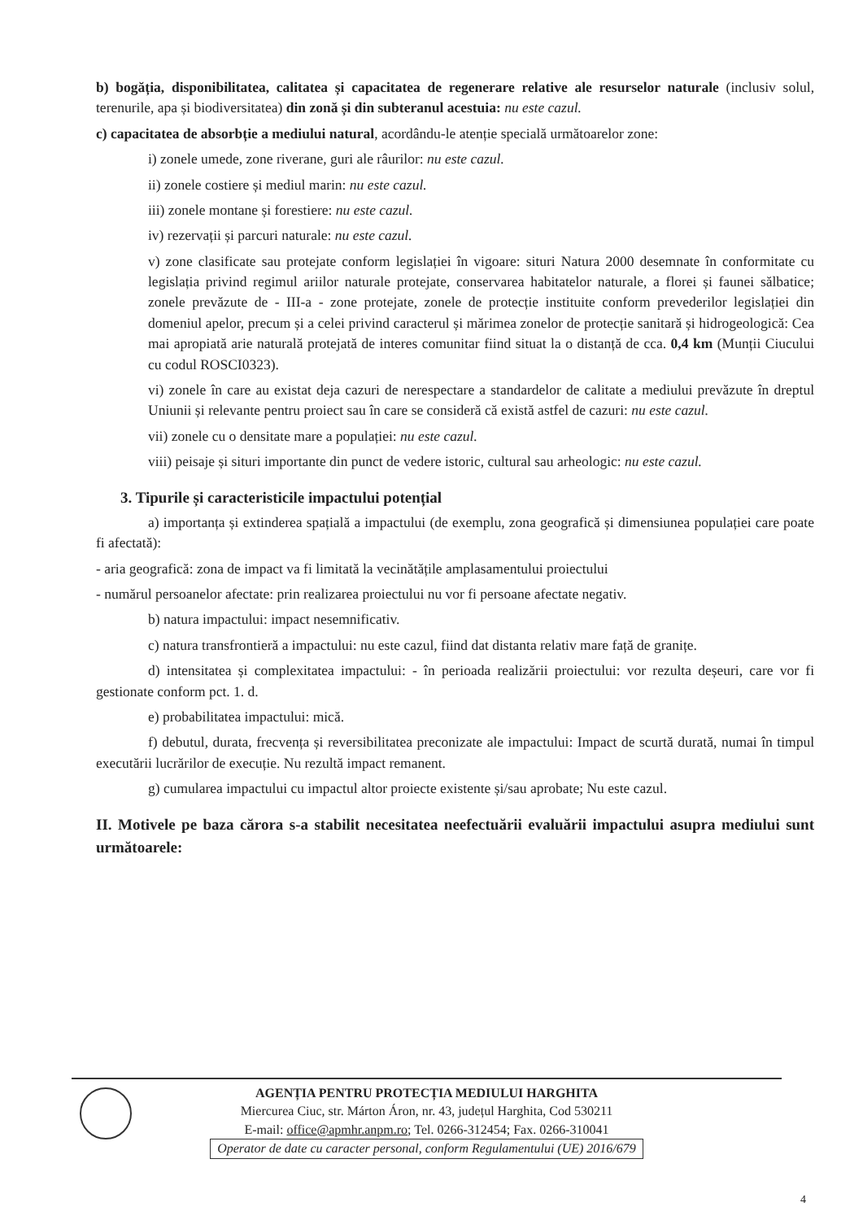b) bogăția, disponibilitatea, calitatea și capacitatea de regenerare relative ale resurselor naturale (inclusiv solul, terenurile, apa și biodiversitatea) din zonă și din subteranul acestuia: nu este cazul.
c) capacitatea de absorbție a mediului natural, acordându-le atenție specială următoarelor zone:
i) zonele umede, zone riverane, guri ale râurilor: nu este cazul.
ii) zonele costiere și mediul marin: nu este cazul.
iii) zonele montane și forestiere: nu este cazul.
iv) rezervații și parcuri naturale: nu este cazul.
v) zone clasificate sau protejate conform legislației în vigoare: situri Natura 2000 desemnate în conformitate cu legislația privind regimul ariilor naturale protejate, conservarea habitatelor naturale, a florei și faunei sălbatice; zonele prevăzute de - III-a - zone protejate, zonele de protecție instituite conform prevederilor legislației din domeniul apelor, precum și a celei privind caracterul și mărimea zonelor de protecție sanitară și hidrogeologică: Cea mai apropiată arie naturală protejată de interes comunitar fiind situat la o distanță de cca. 0,4 km (Munții Ciucului cu codul ROSCI0323).
vi) zonele în care au existat deja cazuri de nerespectare a standardelor de calitate a mediului prevăzute în dreptul Uniunii și relevante pentru proiect sau în care se consideră că există astfel de cazuri: nu este cazul.
vii) zonele cu o densitate mare a populației: nu este cazul.
viii) peisaje și situri importante din punct de vedere istoric, cultural sau arheologic: nu este cazul.
3. Tipurile și caracteristicile impactului potențial
a) importanța și extinderea spațială a impactului (de exemplu, zona geografică și dimensiunea populației care poate fi afectată):
- aria geografică: zona de impact va fi limitată la vecinătățile amplasamentului proiectului
- numărul persoanelor afectate: prin realizarea proiectului nu vor fi persoane afectate negativ.
b) natura impactului: impact nesemnificativ.
c) natura transfrontieră a impactului: nu este cazul, fiind dat distanta relativ mare față de granițe.
d) intensitatea și complexitatea impactului: - în perioada realizării proiectului: vor rezulta deșeuri, care vor fi gestionate conform pct. 1. d.
e) probabilitatea impactului: mică.
f) debutul, durata, frecvența și reversibilitatea preconizate ale impactului: Impact de scurtă durată, numai în timpul executării lucrărilor de execuție. Nu rezultă impact remanent.
g) cumularea impactului cu impactul altor proiecte existente și/sau aprobate; Nu este cazul.
II. Motivele pe baza cărora s-a stabilit necesitatea neefectuării evaluării impactului asupra mediului sunt următoarele:
AGENȚIA PENTRU PROTECȚIA MEDIULUI HARGHITA
Miercurea Ciuc, str. Márton Áron, nr. 43, județul Harghita, Cod 530211
E-mail: office@apmhr.anpm.ro; Tel. 0266-312454; Fax. 0266-310041
Operator de date cu caracter personal, conform Regulamentului (UE) 2016/679
4